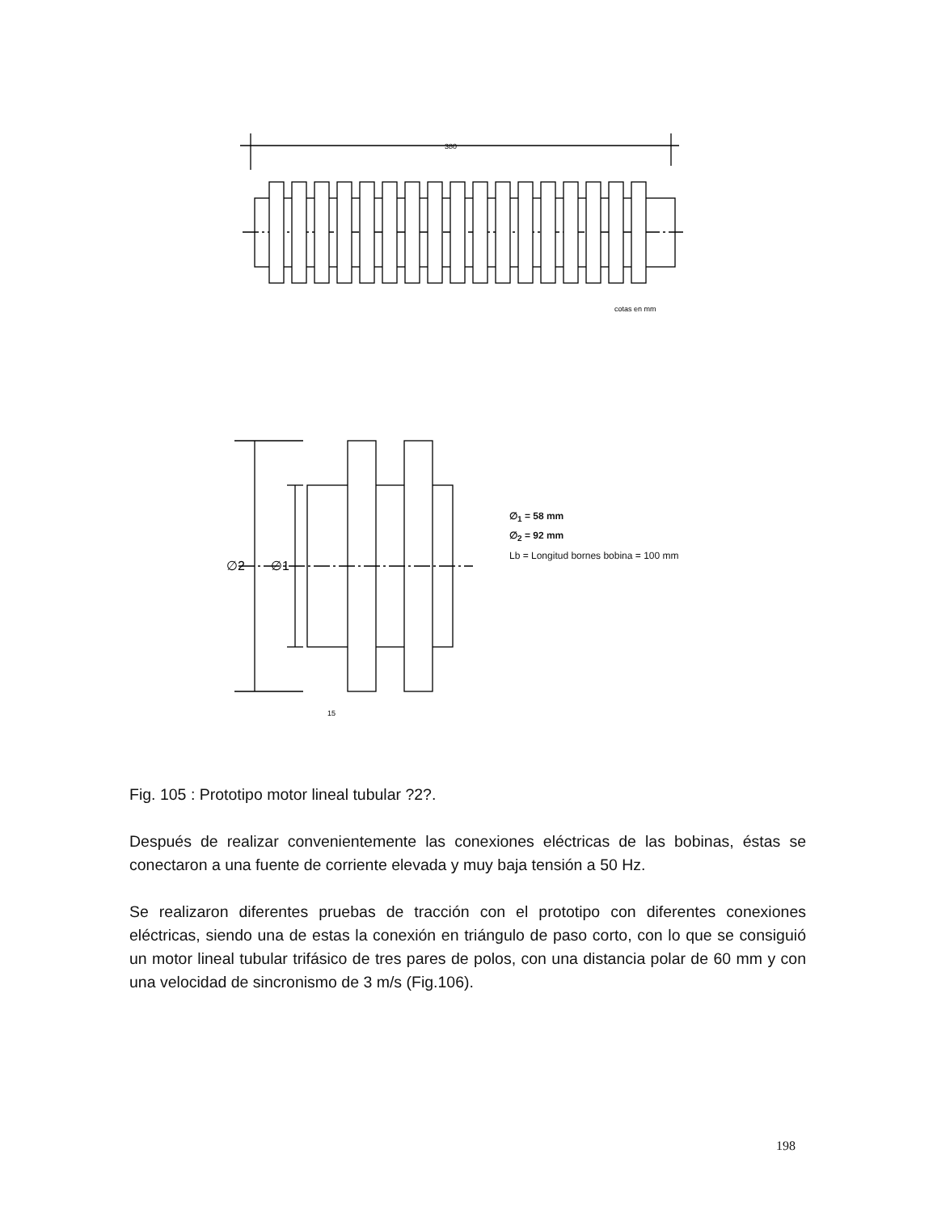380
cotas en mm
∅2
∅1
15
∅<sub>1</sub> = 58 mm
∅<sub>2</sub> = 92 mm
Lb = Longitud bornes bobina = 100 mm
Fig. 105 : Prototipo motor lineal tubular ?2?.
Después de realizar convenientemente las conexiones eléctricas de las bobinas, éstas se conectaron a una fuente de corriente elevada y muy baja tensión a 50 Hz.
Se realizaron diferentes pruebas de tracción con el prototipo con diferentes conexiones eléctricas, siendo una de estas la conexión en triángulo de paso corto, con lo que se consiguió un motor lineal tubular trifásico de tres pares de polos, con una distancia polar de 60 mm y con una velocidad de sincronismo de 3 m/s (Fig.106).
198